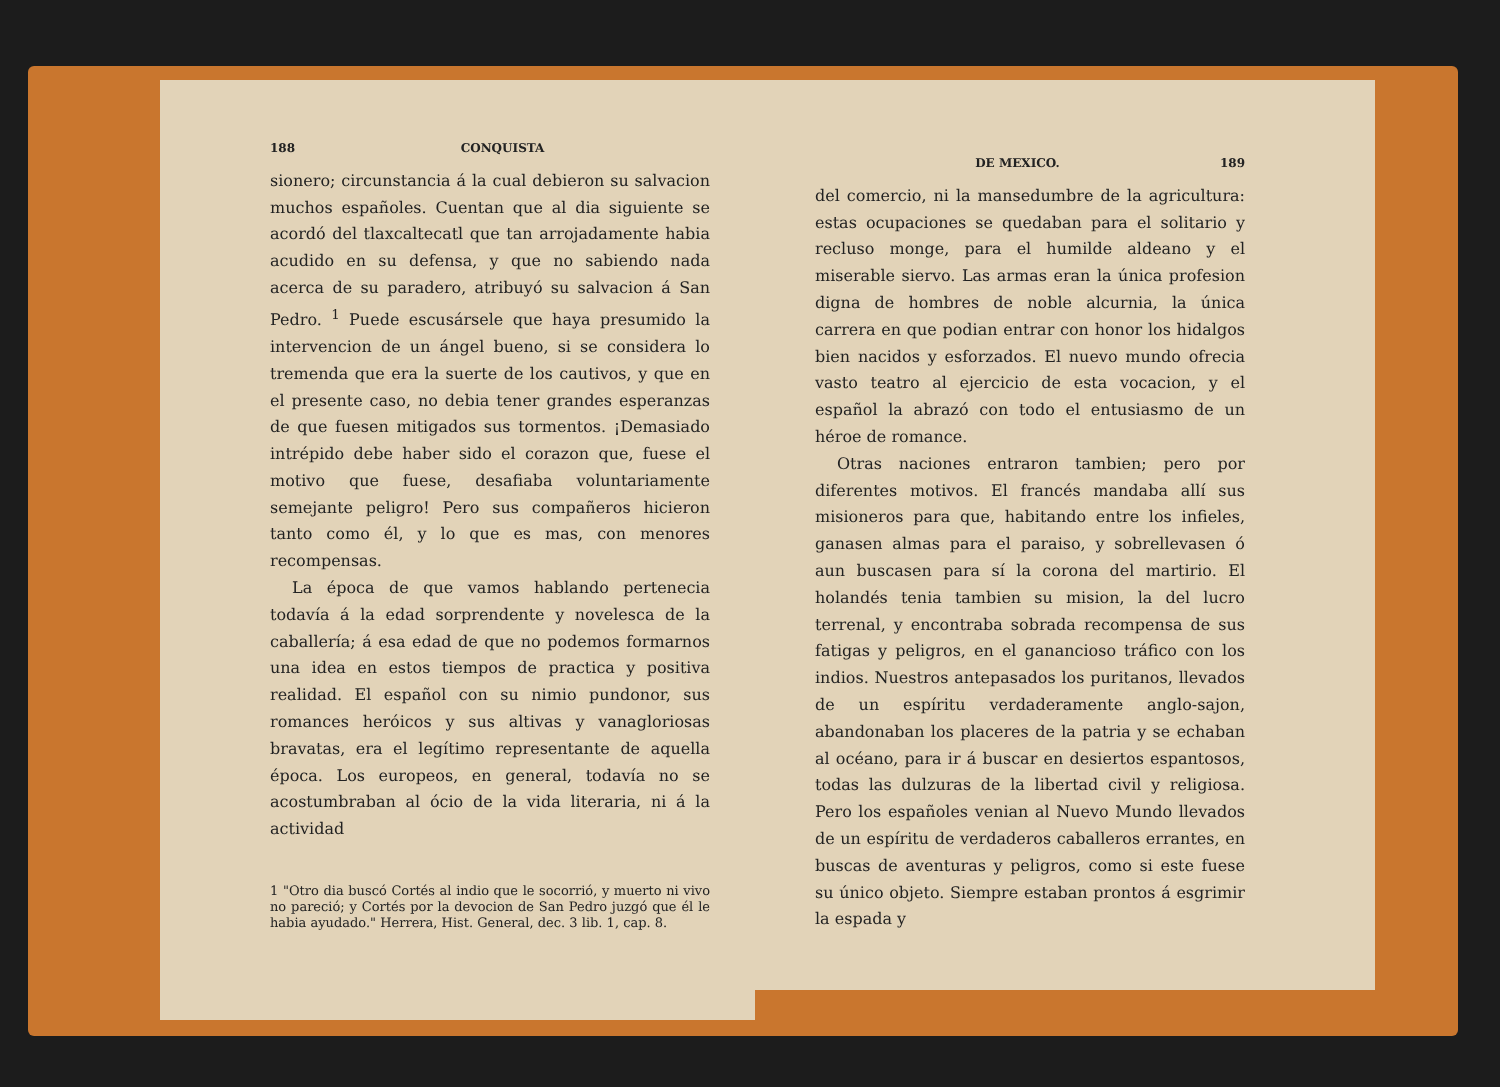188 CONQUISTA
sionero; circunstancia á la cual debieron su salvacion muchos españoles. Cuentan que al dia siguiente se acordó del tlaxcaltecatl que tan arrojadamente habia acudido en su defensa, y que no sabiendo nada acerca de su paradero, atribuyó su salvacion á San Pedro. <sup>1</sup> Puede escusársele que haya presumido la intervencion de un ángel bueno, si se considera lo tremenda que era la suerte de los cautivos, y que en el presente caso, no debia tener grandes esperanzas de que fuesen mitigados sus tormentos. ¡Demasiado intrépido debe haber sido el corazon que, fuese el motivo que fuese, desafiaba voluntariamente semejante peligro! Pero sus compañeros hicieron tanto como él, y lo que es mas, con menores recompensas.
La época de que vamos hablando pertenecia todavía á la edad sorprendente y novelesca de la caballería; á esa edad de que no podemos formarnos una idea en estos tiempos de practica y positiva realidad. El español con su nimio pundonor, sus romances heróicos y sus altivas y vanagloriosas bravatas, era el legítimo representante de aquella época. Los europeos, en general, todavía no se acostumbraban al ócio de la vida literaria, ni á la actividad
1 "Otro dia buscó Cortés al indio que le socorrió, y muerto ni vivo no pareció; y Cortés por la devocion de San Pedro juzgó que él le habia ayudado." Herrera, Hist. General, dec. 3 lib. 1, cap. 8.
DE MEXICO. 189
del comercio, ni la mansedumbre de la agricultura: estas ocupaciones se quedaban para el solitario y recluso monge, para el humilde aldeano y el miserable siervo. Las armas eran la única profesion digna de hombres de noble alcurnia, la única carrera en que podian entrar con honor los hidalgos bien nacidos y esforzados. El nuevo mundo ofrecia vasto teatro al ejercicio de esta vocacion, y el español la abrazó con todo el entusiasmo de un héroe de romance.
Otras naciones entraron tambien; pero por diferentes motivos. El francés mandaba allí sus misioneros para que, habitando entre los infieles, ganasen almas para el paraiso, y sobrellevasen ó aun buscasen para sí la corona del martirio. El holandés tenia tambien su mision, la del lucro terrenal, y encontraba sobrada recompensa de sus fatigas y peligros, en el ganancioso tráfico con los indios. Nuestros antepasados los puritanos, llevados de un espíritu verdaderamente anglo-sajon, abandonaban los placeres de la patria y se echaban al océano, para ir á buscar en desiertos espantosos, todas las dulzuras de la libertad civil y religiosa. Pero los españoles venian al Nuevo Mundo llevados de un espíritu de verdaderos caballeros errantes, en buscas de aventuras y peligros, como si este fuese su único objeto. Siempre estaban prontos á esgrimir la espada y